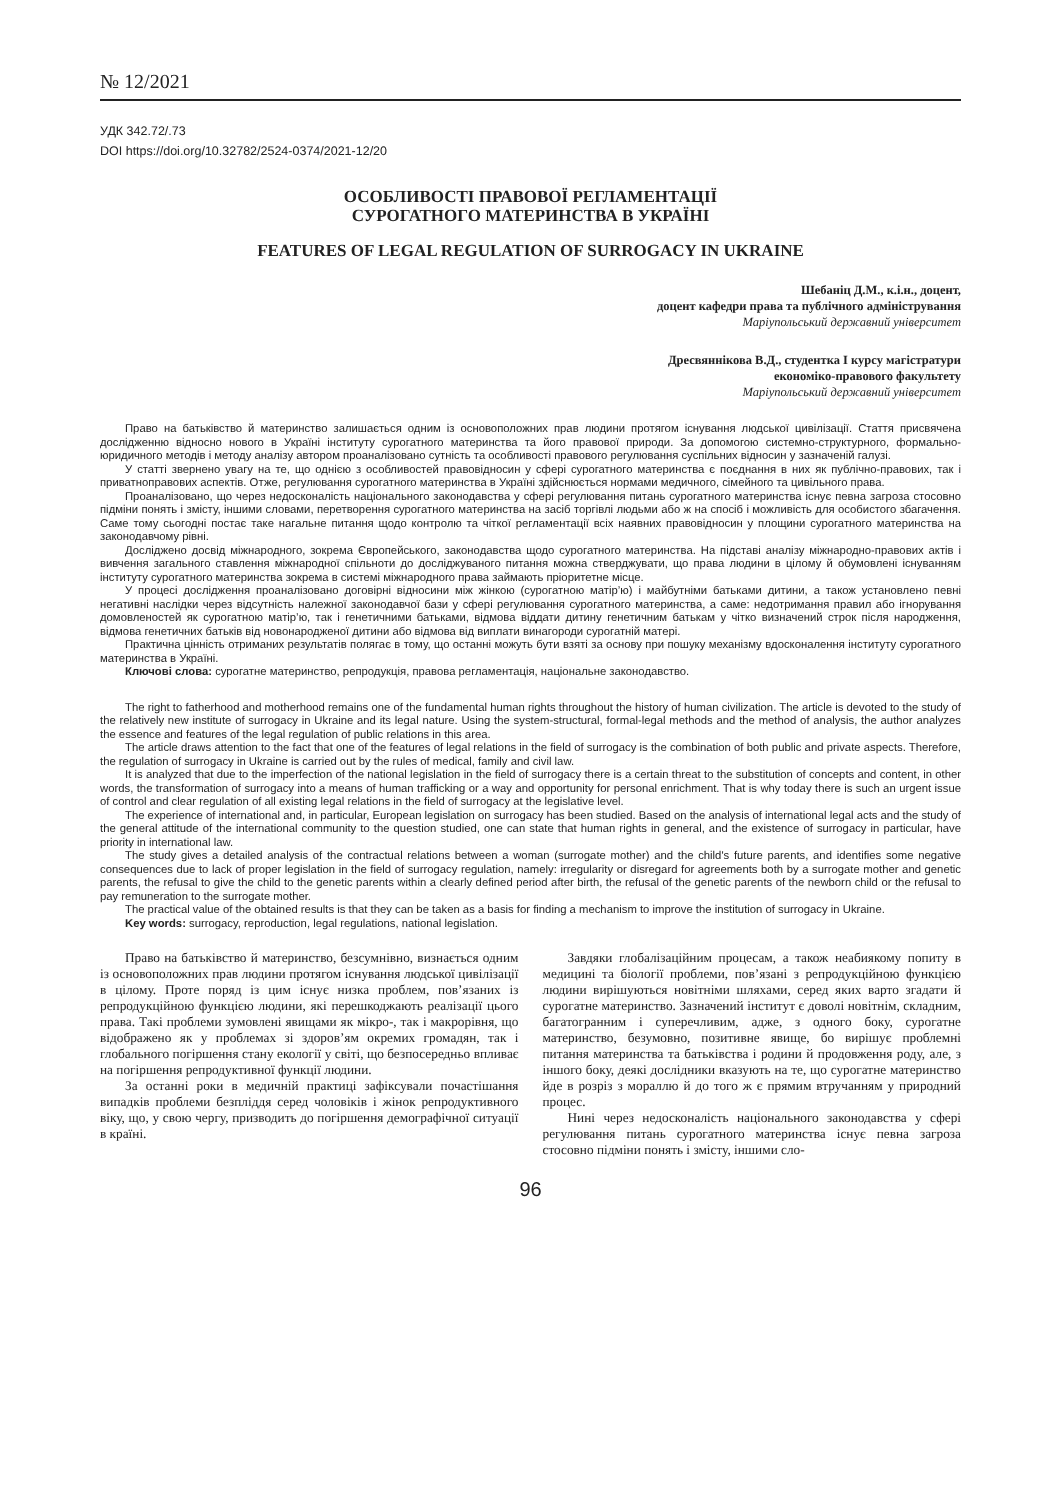№ 12/2021
УДК 342.72/.73
DOI https://doi.org/10.32782/2524-0374/2021-12/20
ОСОБЛИВОСТІ ПРАВОВОЇ РЕГЛАМЕНТАЦІЇ
СУРОГАТНОГО МАТЕРИНСТВА В УКРАЇНІ
FEATURES OF LEGAL REGULATION OF SURROGACY IN UKRAINE
Шебаніц Д.М., к.і.н., доцент,
доцент кафедри права та публічного адміністрування
Маріупольський державний університет
Дресвяннікова В.Д., студентка І курсу магістратури
економіко-правового факультету
Маріупольський державний університет
Право на батьківство й материнство залишається одним із основоположних прав людини протягом існування людської цивілізації. Стаття присвячена дослідженню відносно нового в Україні інституту сурогатного материнства та його правової природи. За допомогою системно-структурного, формально-юридичного методів і методу аналізу автором проаналізовано сутність та особливості правового регулювання суспільних відносин у зазначеній галузі.
У статті звернено увагу на те, що однією з особливостей правовідносин у сфері сурогатного материнства є поєднання в них як публічно-правових, так і приватноправових аспектів. Отже, регулювання сурогатного материнства в Україні здійснюється нормами медичного, сімейного та цивільного права.
Проаналізовано, що через недосконалість національного законодавства у сфері регулювання питань сурогатного материнства існує певна загроза стосовно підміни понять і змісту, іншими словами, перетворення сурогатного материнства на засіб торгівлі людьми або ж на спосіб і можливість для особистого збагачення. Саме тому сьогодні постає таке нагальне питання щодо контролю та чіткої регламентації всіх наявних правовідносин у площини сурогатного материнства на законодавчому рівні.
Досліджено досвід міжнародного, зокрема Європейського, законодавства щодо сурогатного материнства. На підставі аналізу міжнародно-правових актів і вивчення загального ставлення міжнародної спільноти до досліджуваного питання можна стверджувати, що права людини в цілому й обумовлені існуванням інституту сурогатного материнства зокрема в системі міжнародного права займають пріоритетне місце.
У процесі дослідження проаналізовано договірні відносини між жінкою (сурогатною матір’ю) і майбутніми батьками дитини, а також установлено певні негативні наслідки через відсутність належної законодавчої бази у сфері регулювання сурогатного материнства, а саме: недотримання правил або ігнорування домовленостей як сурогатною матір’ю, так і генетичними батьками, відмова віддати дитину генетичним батькам у чітко визначений строк після народження, відмова генетичних батьків від новонародженої дитини або відмова від виплати винагороди сурогатній матері.
Практична цінність отриманих результатів полягає в тому, що останні можуть бути взяті за основу при пошуку механізму вдосконалення інституту сурогатного материнства в Україні.
Ключові слова: сурогатне материнство, репродукція, правова регламентація, національне законодавство.
The right to fatherhood and motherhood remains one of the fundamental human rights throughout the history of human civilization. The article is devoted to the study of the relatively new institute of surrogacy in Ukraine and its legal nature. Using the system-structural, formal-legal methods and the method of analysis, the author analyzes the essence and features of the legal regulation of public relations in this area.
The article draws attention to the fact that one of the features of legal relations in the field of surrogacy is the combination of both public and private aspects. Therefore, the regulation of surrogacy in Ukraine is carried out by the rules of medical, family and civil law.
It is analyzed that due to the imperfection of the national legislation in the field of surrogacy there is a certain threat to the substitution of concepts and content, in other words, the transformation of surrogacy into a means of human trafficking or a way and opportunity for personal enrichment. That is why today there is such an urgent issue of control and clear regulation of all existing legal relations in the field of surrogacy at the legislative level.
The experience of international and, in particular, European legislation on surrogacy has been studied. Based on the analysis of international legal acts and the study of the general attitude of the international community to the question studied, one can state that human rights in general, and the existence of surrogacy in particular, have priority in international law.
The study gives a detailed analysis of the contractual relations between a woman (surrogate mother) and the child's future parents, and identifies some negative consequences due to lack of proper legislation in the field of surrogacy regulation, namely: irregularity or disregard for agreements both by a surrogate mother and genetic parents, the refusal to give the child to the genetic parents within a clearly defined period after birth, the refusal of the genetic parents of the newborn child or the refusal to pay remuneration to the surrogate mother.
The practical value of the obtained results is that they can be taken as a basis for finding a mechanism to improve the institution of surrogacy in Ukraine.
Key words: surrogacy, reproduction, legal regulations, national legislation.
Право на батьківство й материнство, безсумнівно, визнається одним із основоположних прав людини протягом існування людської цивілізації в цілому. Проте поряд із цим існує низка проблем, пов’язаних із репродукційною функцією людини, які перешкоджають реалізації цього права. Такі проблеми зумовлені явищами як мікро-, так і макрорівня, що відображено як у проблемах зі здоров’ям окремих громадян, так і глобального погіршення стану екології у світі, що безпосередньо впливає на погіршення репродуктивної функції людини.
За останні роки в медичній практиці зафіксували почастішання випадків проблеми безпліддя серед чоловіків і жінок репродуктивного віку, що, у свою чергу, призводить до погіршення демографічної ситуації в країні.
Завдяки глобалізаційним процесам, а також неабиякому попиту в медицині та біології проблеми, пов’язані з репродукційною функцією людини вирішуються новітніми шляхами, серед яких варто згадати й сурогатне материнство. Зазначений інститут є доволі новітнім, складним, багатогранним і суперечливим, адже, з одного боку, сурогатне материнство, безумовно, позитивне явище, бо вирішує проблемні питання материнства та батьківства і родини й продовження роду, але, з іншого боку, деякі дослідники вказують на те, що сурогатне материнство йде в розріз з мораллю й до того ж є прямим втручанням у природний процес.
Нині через недосконалість національного законодавства у сфері регулювання питань сурогатного материнства існує певна загроза стосовно підміни понять і змісту, іншими сло-
96